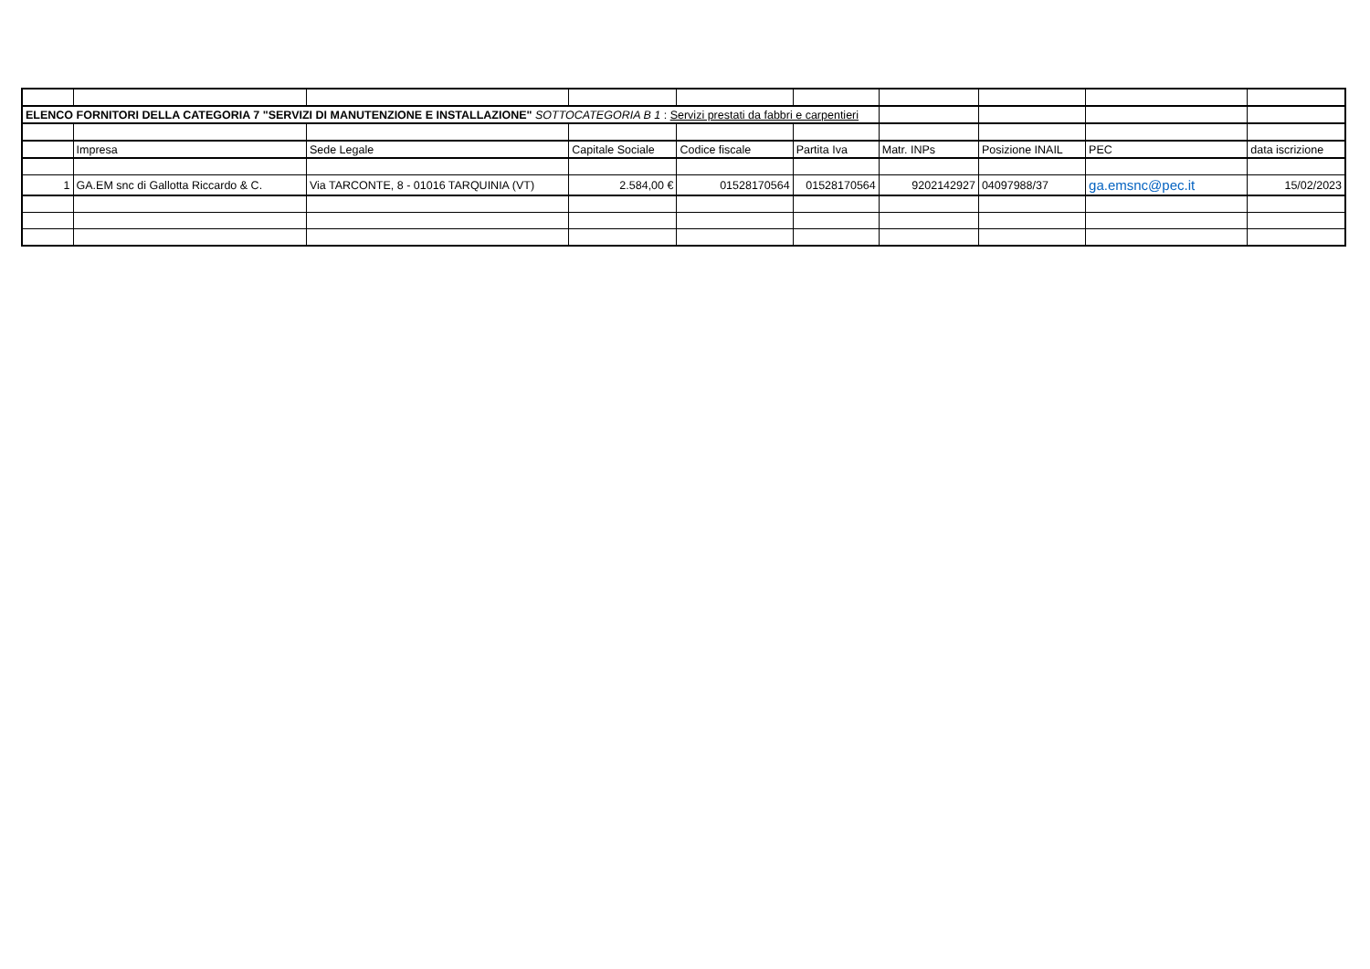| ELENCO FORNITORI DELLA CATEGORIA 7 "SERVIZI DI MANUTENZIONE E INSTALLAZIONE" SOTTOCATEGORIA B 1 : Servizi prestati da fabbri e carpentieri | | | | | | | | | |
| | Impresa | Sede Legale | Capitale Sociale | Codice fiscale | Partita Iva | Matr. INPs | Posizione INAIL | PEC | data iscrizione |
| 1 | GA.EM snc di Gallotta Riccardo & C. | Via TARCONTE, 8 - 01016 TARQUINIA (VT) | 2.584,00 € | 01528170564 | 01528170564 | 9202142927 | 04097988/37 | ga.emsnc@pec.it | 15/02/2023 |